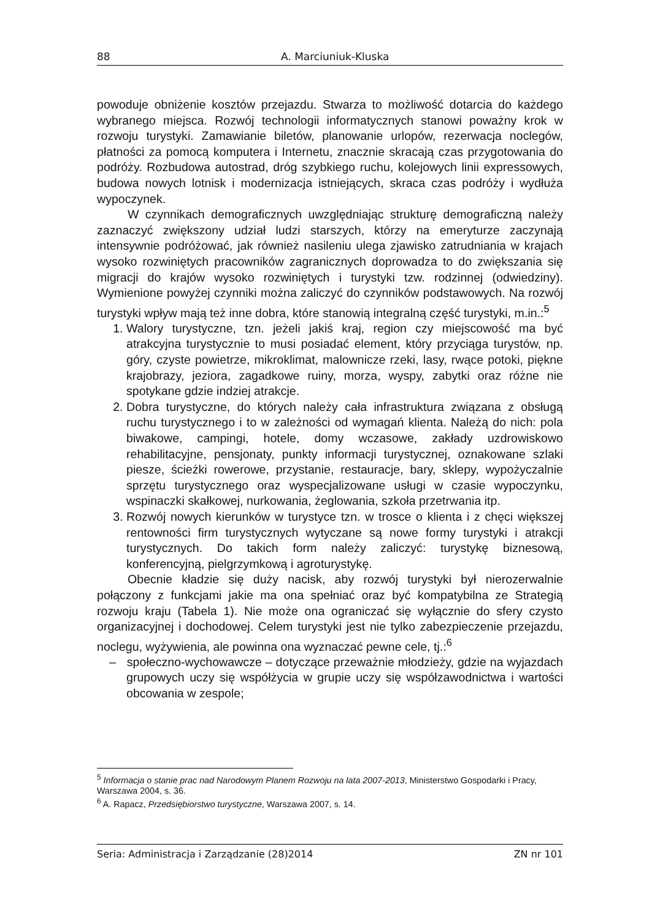88 A. Marciuniuk-Kluska
powoduje obniżenie kosztów przejazdu. Stwarza to możliwość dotarcia do każdego wybranego miejsca. Rozwój technologii informatycznych stanowi poważny krok w rozwoju turystyki. Zamawianie biletów, planowanie urlopów, rezerwacja noclegów, płatności za pomocą komputera i Internetu, znacznie skracają czas przygotowania do podróży. Rozbudowa autostrad, dróg szybkiego ruchu, kolejowych linii expressowych, budowa nowych lotnisk i modernizacja istniejących, skraca czas podróży i wydłuża wypoczynek.
W czynnikach demograficznych uwzględniając strukturę demograficzną należy zaznaczyć zwiększony udział ludzi starszych, którzy na emeryturze zaczynają intensywnie podróżować, jak również nasileniu ulega zjawisko zatrudniania w krajach wysoko rozwiniętych pracowników zagranicznych doprowadza to do zwiększania się migracji do krajów wysoko rozwiniętych i turystyki tzw. rodzinnej (odwiedziny). Wymienione powyżej czynniki można zaliczyć do czynników podstawowych. Na rozwój turystyki wpływ mają też inne dobra, które stanowią integralną część turystyki, m.in.:<sup>5</sup>
1. Walory turystyczne, tzn. jeżeli jakiś kraj, region czy miejscowość ma być atrakcyjna turystycznie to musi posiadać element, który przyciąga turystów, np. góry, czyste powietrze, mikroklimat, malownicze rzeki, lasy, rwące potoki, piękne krajobrazy, jeziora, zagadkowe ruiny, morza, wyspy, zabytki oraz różne nie spotykane gdzie indziej atrakcje.
2. Dobra turystyczne, do których należy cała infrastruktura związana z obsługą ruchu turystycznego i to w zależności od wymagań klienta. Należą do nich: pola biwakowe, campingi, hotele, domy wczasowe, zakłady uzdrowiskowo rehabilitacyjne, pensjonaty, punkty informacji turystycznej, oznakowane szlaki piesze, ścieżki rowerowe, przystanie, restauracje, bary, sklepy, wypożyczalnie sprzętu turystycznego oraz wyspecjalizowane usługi w czasie wypoczynku, wspinaczki skałkowej, nurkowania, żeglowania, szkoła przetrwania itp.
3. Rozwój nowych kierunków w turystyce tzn. w trosce o klienta i z chęci większej rentowności firm turystycznych wytyczane są nowe formy turystyki i atrakcji turystycznych. Do takich form należy zaliczyć: turystykę biznesową, konferencyjną, pielgrzymkową i agroturystykę.
Obecnie kładzie się duży nacisk, aby rozwój turystyki był nierozerwalnie połączony z funkcjami jakie ma ona spełniać oraz być kompatybilna ze Strategią rozwoju kraju (Tabela 1). Nie może ona ograniczać się wyłącznie do sfery czysto organizacyjnej i dochodowej. Celem turystyki jest nie tylko zabezpieczenie przejazdu, noclegu, wyżywienia, ale powinna ona wyznaczać pewne cele, tj.:<sup>6</sup>
– społeczno-wychowawcze – dotyczące przeważnie młodzieży, gdzie na wyjazdach grupowych uczy się współżycia w grupie uczy się współzawodnictwa i wartości obcowania w zespole;
<sup>5</sup> Informacja o stanie prac nad Narodowym Planem Rozwoju na lata 2007-2013, Ministerstwo Gospodarki i Pracy, Warszawa 2004, s. 36.
<sup>6</sup> A. Rapacz, Przedsiębiorstwo turystyczne, Warszawa 2007, s. 14.
Seria: Administracja i Zarządzanie (28)2014 ZN nr 101